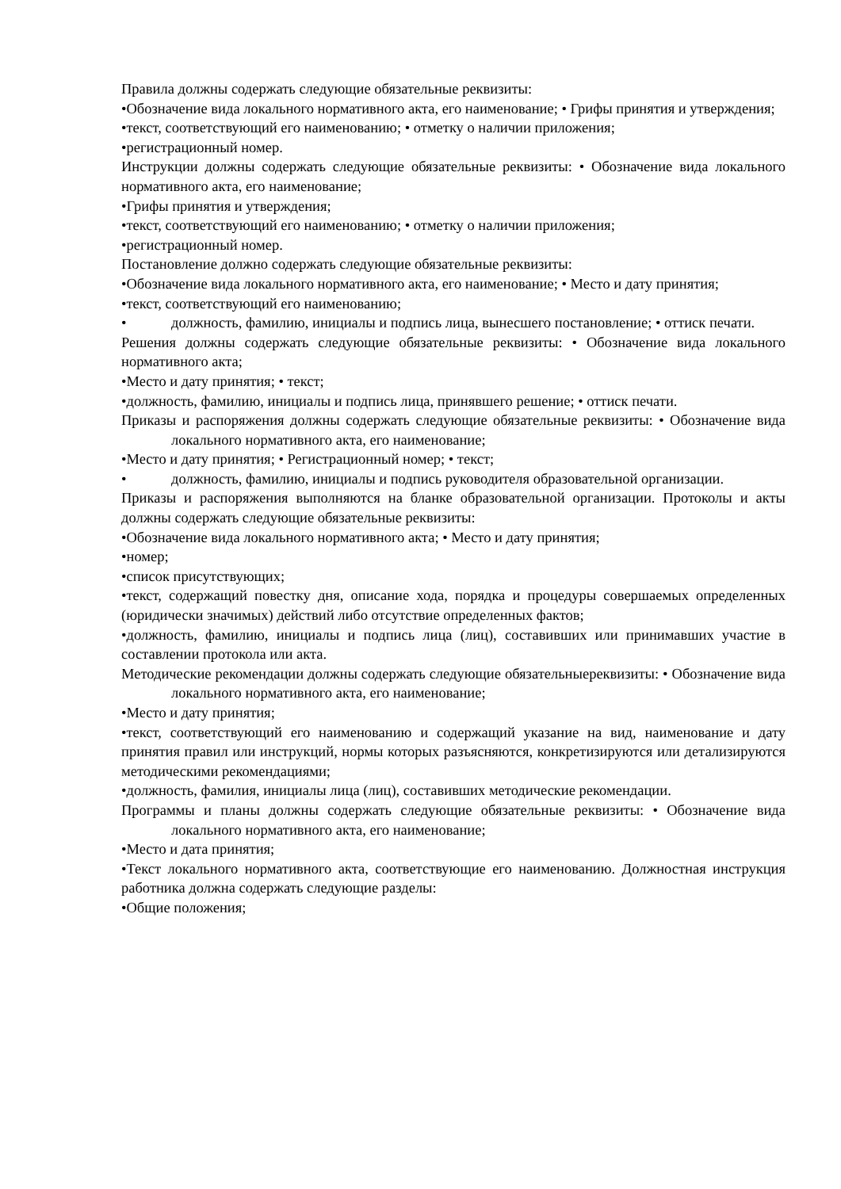Правила должны содержать следующие обязательные реквизиты:
•Обозначение вида локального нормативного акта, его наименование; • Грифы принятия и утверждения;
•текст, соответствующий его наименованию; • отметку о наличии приложения;
•регистрационный номер.
Инструкции должны содержать следующие обязательные реквизиты: • Обозначение вида локального нормативного акта, его наименование;
•Грифы принятия и утверждения;
•текст, соответствующий его наименованию; • отметку о наличии приложения;
•регистрационный номер.
Постановление должно содержать следующие обязательные реквизиты:
•Обозначение вида локального нормативного акта, его наименование; • Место и дату принятия;
•текст, соответствующий его наименованию;
• должность, фамилию, инициалы и подпись лица, вынесшего постановление; • оттиск печати.
Решения должны содержать следующие обязательные реквизиты: • Обозначение вида локального нормативного акта;
•Место и дату принятия; • текст;
•должность, фамилию, инициалы и подпись лица, принявшего решение; • оттиск печати.
Приказы и распоряжения должны содержать следующие обязательные реквизиты: • Обозначение вида локального нормативного акта, его наименование;
•Место и дату принятия; • Регистрационный номер; • текст;
• должность, фамилию, инициалы и подпись руководителя образовательной организации.
Приказы и распоряжения выполняются на бланке образовательной организации. Протоколы и акты должны содержать следующие обязательные реквизиты:
•Обозначение вида локального нормативного акта; • Место и дату принятия;
•номер;
•список присутствующих;
•текст, содержащий повестку дня, описание хода, порядка и процедуры совершаемых определенных (юридически значимых) действий либо отсутствие определенных фактов;
•должность, фамилию, инициалы и подпись лица (лиц), составивших или принимавших участие в составлении протокола или акта.
Методические рекомендации должны содержать следующие обязательныереквизиты: • Обозначение вида локального нормативного акта, его наименование;
•Место и дату принятия;
•текст, соответствующий его наименованию и содержащий указание на вид, наименование и дату принятия правил или инструкций, нормы которых разъясняются, конкретизируются или детализируются методическими рекомендациями;
•должность, фамилия, инициалы лица (лиц), составивших методические рекомендации.
Программы и планы должны содержать следующие обязательные реквизиты: • Обозначение вида локального нормативного акта, его наименование;
•Место и дата принятия;
•Текст локального нормативного акта, соответствующие его наименованию. Должностная инструкция работника должна содержать следующие разделы:
•Общие положения;